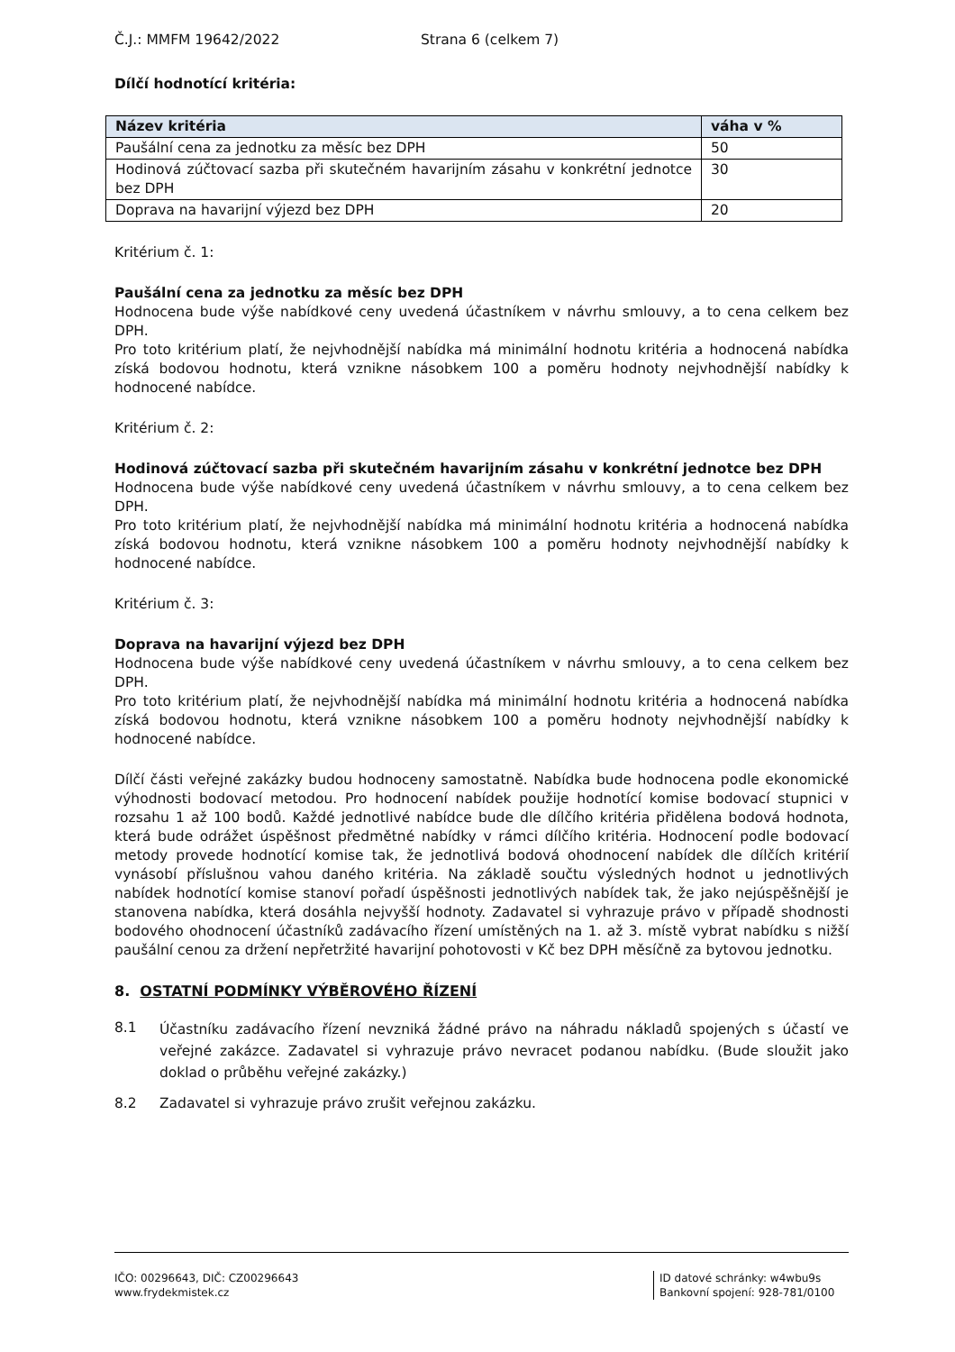Č.J.: MMFM 19642/2022 Strana 6 (celkem 7)
Dílčí hodnotící kritéria:
| Název kritéria | váha v % |
| --- | --- |
| Paušální cena za jednotku za měsíc bez DPH | 50 |
| Hodinová zúčtovací sazba při skutečném havarijním zásahu v konkrétní jednotce bez DPH | 30 |
| Doprava na havarijní výjezd bez DPH | 20 |
Kritérium č. 1:
Paušální cena za jednotku za měsíc bez DPH
Hodnocena bude výše nabídkové ceny uvedená účastníkem v návrhu smlouvy, a to cena celkem bez DPH.
Pro toto kritérium platí, že nejvhodnější nabídka má minimální hodnotu kritéria a hodnocená nabídka získá bodovou hodnotu, která vznikne násobkem 100 a poměru hodnoty nejvhodnější nabídky k hodnocené nabídce.
Kritérium č. 2:
Hodinová zúčtovací sazba při skutečném havarijním zásahu v konkrétní jednotce bez DPH
Hodnocena bude výše nabídkové ceny uvedená účastníkem v návrhu smlouvy, a to cena celkem bez DPH.
Pro toto kritérium platí, že nejvhodnější nabídka má minimální hodnotu kritéria a hodnocená nabídka získá bodovou hodnotu, která vznikne násobkem 100 a poměru hodnoty nejvhodnější nabídky k hodnocené nabídce.
Kritérium č. 3:
Doprava na havarijní výjezd bez DPH
Hodnocena bude výše nabídkové ceny uvedená účastníkem v návrhu smlouvy, a to cena celkem bez DPH.
Pro toto kritérium platí, že nejvhodnější nabídka má minimální hodnotu kritéria a hodnocená nabídka získá bodovou hodnotu, která vznikne násobkem 100 a poměru hodnoty nejvhodnější nabídky k hodnocené nabídce.
Dílčí části veřejné zakázky budou hodnoceny samostatně. Nabídka bude hodnocena podle ekonomické výhodnosti bodovací metodou. Pro hodnocení nabídek použije hodnotící komise bodovací stupnici v rozsahu 1 až 100 bodů. Každé jednotlivé nabídce bude dle dílčího kritéria přidělena bodová hodnota, která bude odrážet úspěšnost předmětné nabídky v rámci dílčího kritéria. Hodnocení podle bodovací metody provede hodnotící komise tak, že jednotlivá bodová ohodnocení nabídek dle dílčích kritérií vynásobí příslušnou vahou daného kritéria. Na základě součtu výsledných hodnot u jednotlivých nabídek hodnotící komise stanoví pořadí úspěšnosti jednotlivých nabídek tak, že jako nejúspěšnější je stanovena nabídka, která dosáhla nejvyšší hodnoty. Zadavatel si vyhrazuje právo v případě shodnosti bodového ohodnocení účastníků zadávacího řízení umístěných na 1. až 3. místě vybrat nabídku s nižší paušální cenou za držení nepřetržité havarijní pohotovosti v Kč bez DPH měsíčně za bytovou jednotku.
8. OSTATNÍ PODMÍNKY VÝBĚROVÉHO ŘÍZENÍ
8.1
Účastníku zadávacího řízení nevzniká žádné právo na náhradu nákladů spojených s účastí ve veřejné zakázce. Zadavatel si vyhrazuje právo nevracet podanou nabídku. (Bude sloužit jako doklad o průběhu veřejné zakázky.)
8.2 Zadavatel si vyhrazuje právo zrušit veřejnou zakázku.
IČO: 00296643, DIČ: CZ00296643
www.frydekmistek.cz
ID datové schránky: w4wbu9s
Bankovní spojení: 928-781/0100